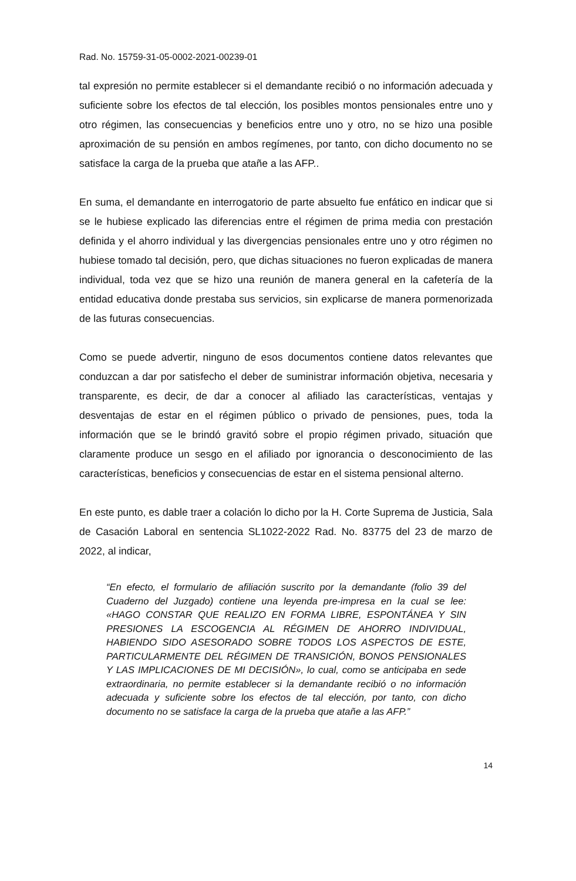Rad. No. 15759-31-05-0002-2021-00239-01
tal expresión no permite establecer si el demandante recibió o no información adecuada y suficiente sobre los efectos de tal elección, los posibles montos pensionales entre uno y otro régimen, las consecuencias y beneficios entre uno y otro, no se hizo una posible aproximación de su pensión en ambos regímenes, por tanto, con dicho documento no se satisface la carga de la prueba que atañe a las AFP..
En suma, el demandante en interrogatorio de parte absuelto fue enfático en indicar que si se le hubiese explicado las diferencias entre el régimen de prima media con prestación definida y el ahorro individual y las divergencias pensionales entre uno y otro régimen no hubiese tomado tal decisión, pero, que dichas situaciones no fueron explicadas de manera individual, toda vez que se hizo una reunión de manera general en la cafetería de la entidad educativa donde prestaba sus servicios, sin explicarse de manera pormenorizada de las futuras consecuencias.
Como se puede advertir, ninguno de esos documentos contiene datos relevantes que conduzcan a dar por satisfecho el deber de suministrar información objetiva, necesaria y transparente, es decir, de dar a conocer al afiliado las características, ventajas y desventajas de estar en el régimen público o privado de pensiones, pues, toda la información que se le brindó gravitó sobre el propio régimen privado, situación que claramente produce un sesgo en el afiliado por ignorancia o desconocimiento de las características, beneficios y consecuencias de estar en el sistema pensional alterno.
En este punto, es dable traer a colación lo dicho por la H. Corte Suprema de Justicia, Sala de Casación Laboral en sentencia SL1022-2022 Rad. No. 83775 del 23 de marzo de 2022, al indicar,
“En efecto, el formulario de afiliación suscrito por la demandante (folio 39 del Cuaderno del Juzgado) contiene una leyenda pre-impresa en la cual se lee: «HAGO CONSTAR QUE REALIZO EN FORMA LIBRE, ESPONTÁNEA Y SIN PRESIONES LA ESCOGENCIA AL RÉGIMEN DE AHORRO INDIVIDUAL, HABIENDO SIDO ASESORADO SOBRE TODOS LOS ASPECTOS DE ESTE, PARTICULARMENTE DEL RÉGIMEN DE TRANSICIÓN, BONOS PENSIONALES Y LAS IMPLICACIONES DE MI DECISIÓN», lo cual, como se anticipaba en sede extraordinaria, no permite establecer si la demandante recibió o no información adecuada y suficiente sobre los efectos de tal elección, por tanto, con dicho documento no se satisface la carga de la prueba que atañe a las AFP.”
14